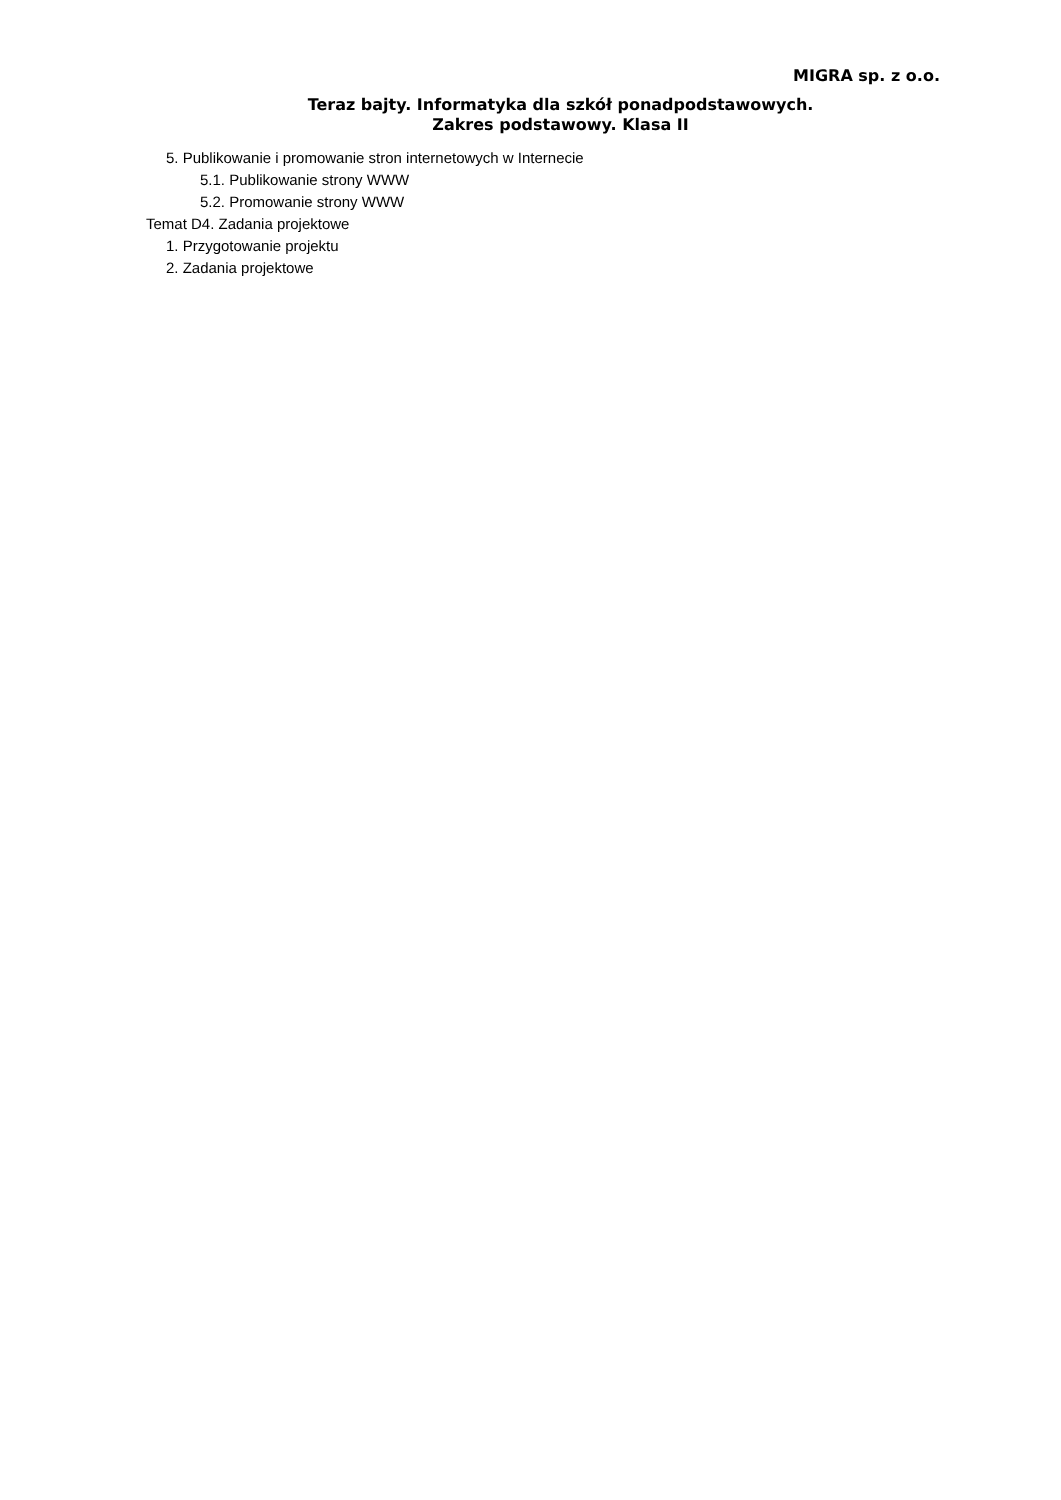MIGRA sp. z o.o.
Teraz bajty. Informatyka dla szkół ponadpodstawowych.
Zakres podstawowy. Klasa II
5. Publikowanie i promowanie stron internetowych w Internecie
5.1. Publikowanie strony WWW
5.2. Promowanie strony WWW
Temat D4. Zadania projektowe
1. Przygotowanie projektu
2. Zadania projektowe